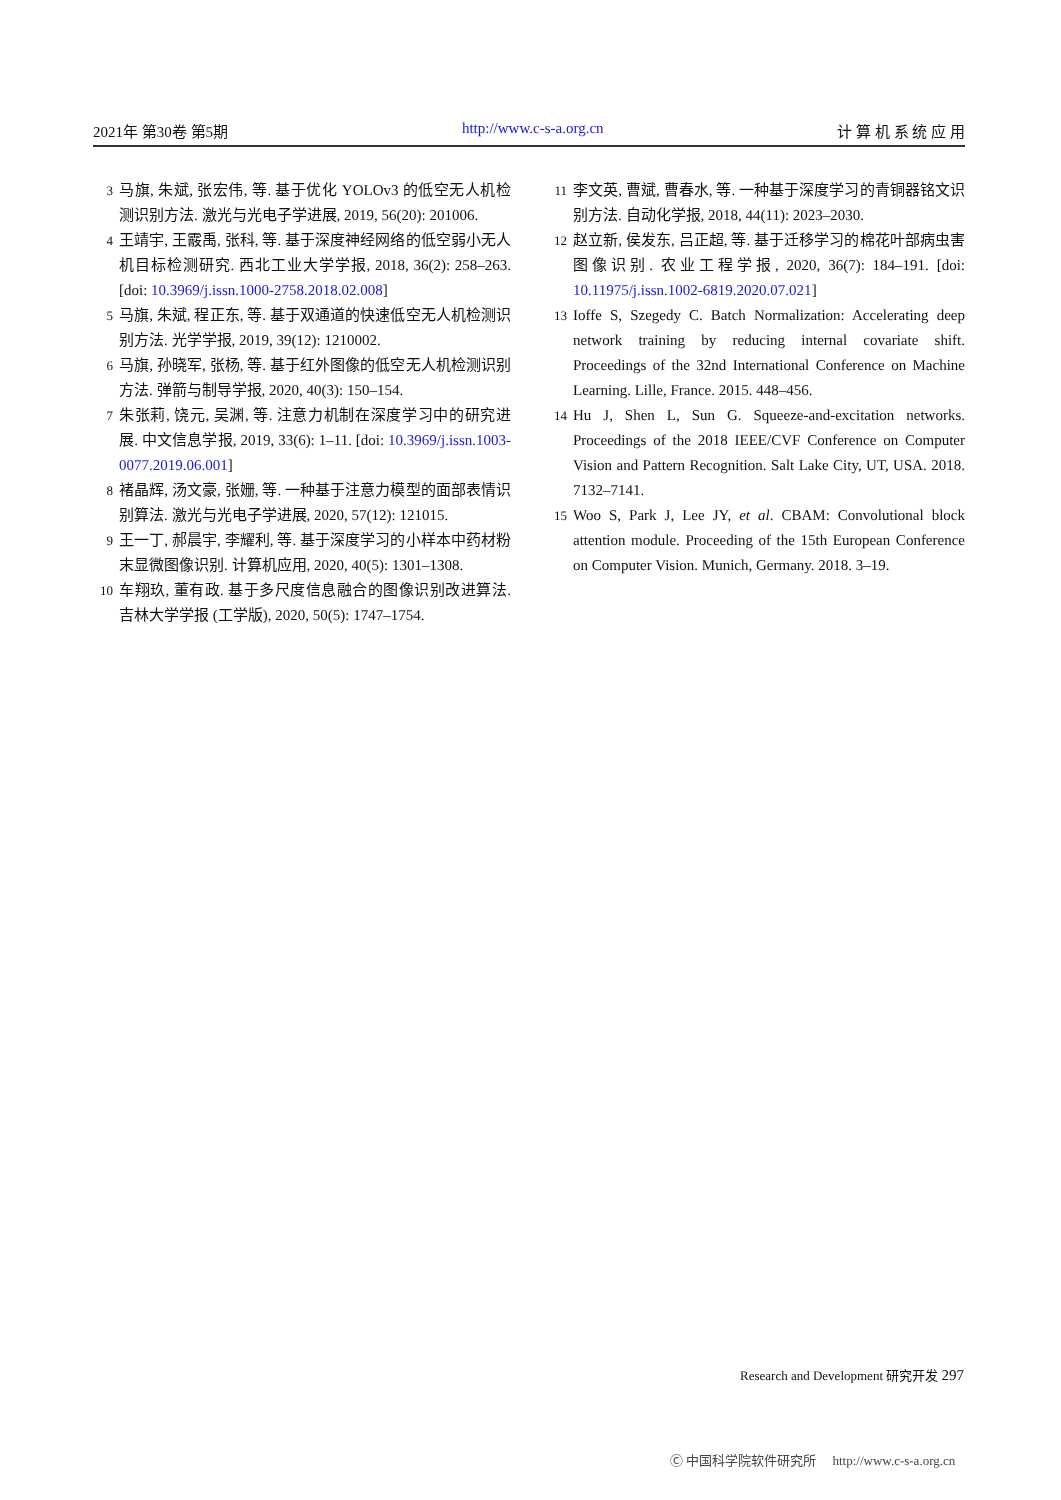2021年 第30卷 第5期 http://www.c-s-a.org.cn 计 算 机 系 统 应 用
3 马旗, 朱斌, 张宏伟, 等. 基于优化 YOLOv3 的低空无人机检测识别方法. 激光与光电子学进展, 2019, 56(20): 201006.
4 王靖宇, 王霰禹, 张科, 等. 基于深度神经网络的低空弱小无人机目标检测研究. 西北工业大学学报, 2018, 36(2): 258–263. [doi: 10.3969/j.issn.1000-2758.2018.02.008]
5 马旗, 朱斌, 程正东, 等. 基于双通道的快速低空无人机检测识别方法. 光学学报, 2019, 39(12): 1210002.
6 马旗, 孙晓军, 张杨, 等. 基于红外图像的低空无人机检测识别方法. 弹箭与制导学报, 2020, 40(3): 150–154.
7 朱张莉, 饶元, 吴渊, 等. 注意力机制在深度学习中的研究进展. 中文信息学报, 2019, 33(6): 1–11. [doi: 10.3969/j.issn.1003-0077.2019.06.001]
8 褚晶辉, 汤文豪, 张姗, 等. 一种基于注意力模型的面部表情识别算法. 激光与光电子学进展, 2020, 57(12): 121015.
9 王一丁, 郝晨宇, 李耀利, 等. 基于深度学习的小样本中药材粉末显微图像识别. 计算机应用, 2020, 40(5): 1301–1308.
10 车翔玖, 董有政. 基于多尺度信息融合的图像识别改进算法. 吉林大学学报 (工学版), 2020, 50(5): 1747–1754.
11 李文英, 曹斌, 曹春水, 等. 一种基于深度学习的青铜器铭文识别方法. 自动化学报, 2018, 44(11): 2023–2030.
12 赵立新, 侯发东, 吕正超, 等. 基于迁移学习的棉花叶部病虫害图像识别. 农业工程学报, 2020, 36(7): 184–191. [doi: 10.11975/j.issn.1002-6819.2020.07.021]
13 Ioffe S, Szegedy C. Batch Normalization: Accelerating deep network training by reducing internal covariate shift. Proceedings of the 32nd International Conference on Machine Learning. Lille, France. 2015. 448–456.
14 Hu J, Shen L, Sun G. Squeeze-and-excitation networks. Proceedings of the 2018 IEEE/CVF Conference on Computer Vision and Pattern Recognition. Salt Lake City, UT, USA. 2018. 7132–7141.
15 Woo S, Park J, Lee JY, et al. CBAM: Convolutional block attention module. Proceeding of the 15th European Conference on Computer Vision. Munich, Germany. 2018. 3–19.
Research and Development 研究开发 297
Ⓒ 中国科学院软件研究所 http://www.c-s-a.org.cn